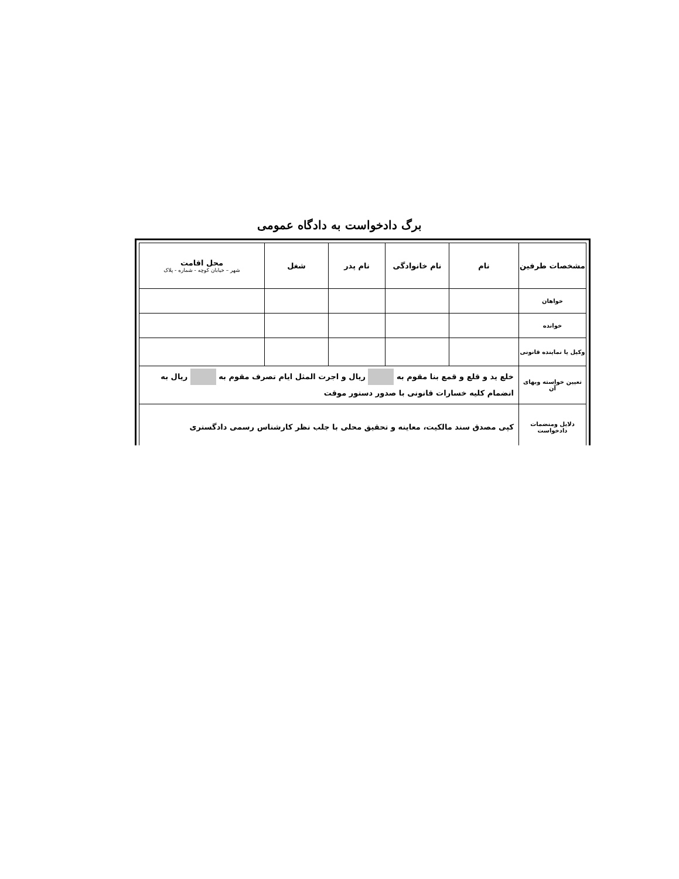برگ دادخواست به دادگاه عمومی
| مشخصات طرفین | نام | نام خانوادگی | نام پدر | شغل | محل اقامت شهر – خیابان کوچه - شماره - پلاک |
| --- | --- | --- | --- | --- | --- |
| خواهان | | | | | |
| خوانده | | | | | |
| وکیل یا نماینده قانونی | | | | | |
| تعیین خواسته وبهای آن | خلع ید و قلع و قمع بنا مقوم به ریال و اجرت المثل ایام تصرف مقوم به ریال به انضمام کلیه خسارات قانونی با صدور دستور موقت | | | | |
| دلایل ومنضمات دادخواست | کپی مصدق سند مالکیت، معاینه و تحقیق محلی با جلب نظر کارشناس رسمی دادگستری | | | | |